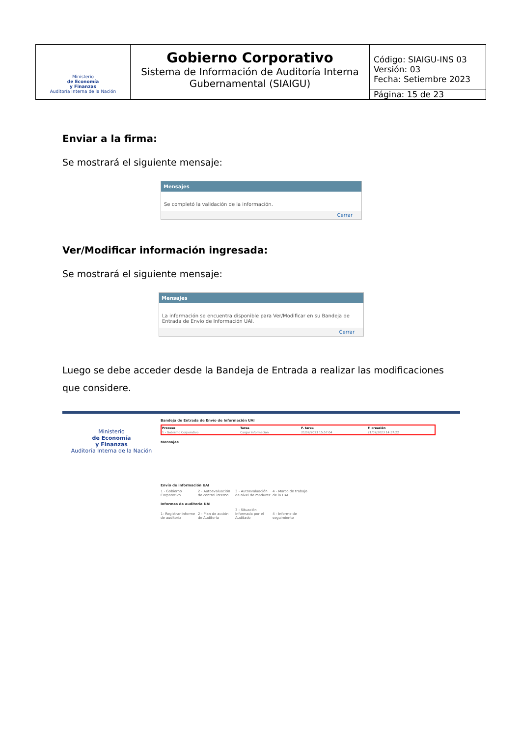| Ministerio de Economía y Finanzas Auditoría Interna de la Nación | Gobierno Corporativo Sistema de Información de Auditoría Interna Gubernamental (SIAIGU) | Código: SIAIGU-INS 03 Versión: 03 Fecha: Setiembre 2023 |
| | | Página: 15 de 23 |
Enviar a la firma:
Se mostrará el siguiente mensaje:
Mensajes
Se completó la validación de la información.
Cerrar
Ver/Modificar información ingresada:
Se mostrará el siguiente mensaje:
Mensajes
La información se encuentra disponible para Ver/Modificar en su Bandeja de Entrada de Envío de Información UAI.
Cerrar
Luego se debe acceder desde la Bandeja de Entrada a realizar las modificaciones que considere.
Ministerio
de Economía
y Finanzas
Auditoría Interna de la Nación
Bandeja de Entrada de Envío de Información UAI
| Proceso | Tarea | F. tarea | F. creación |
| --- | --- | --- | --- |
| 1 - Gobierno Corporativo | Cargar información | 21/09/2023 15:57:04 | 21/09/2023 14:57:22 |
Mensajes
Envío de información UAI
1 - Gobierno Corporativo 2 - Autoevaluación de control interno 3 - Autoevaluación de nivel de madurez 4 - Marco de trabajo de la UAI
Informes de auditoria UAI
1- Registrar informe de auditoría 2 - Plan de acción de Auditoría 3 - Situación Informada por el Auditado 4 - Informe de seguimiento